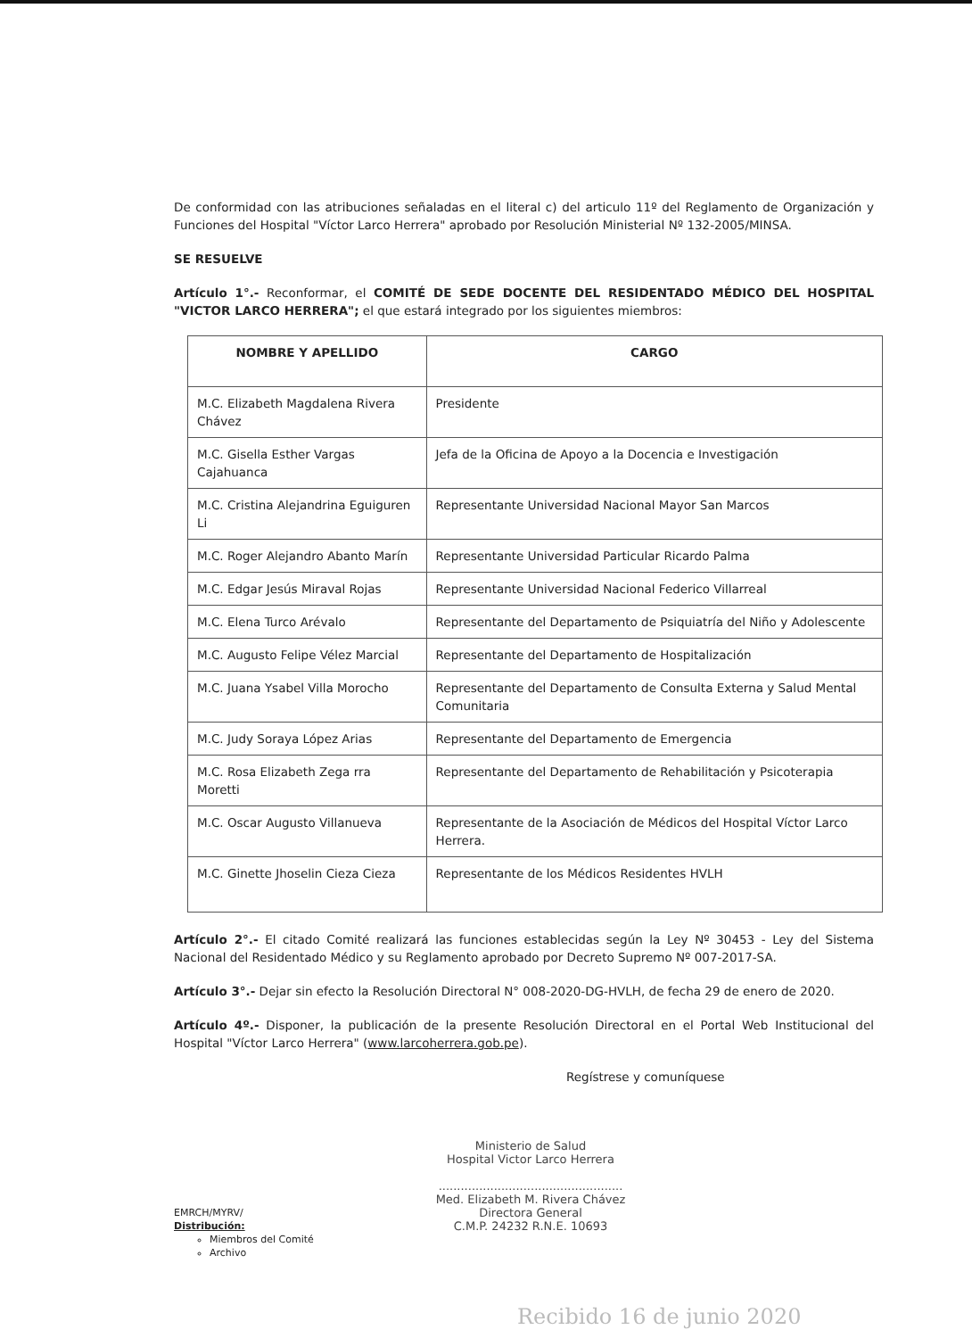De conformidad con las atribuciones señaladas en el literal c) del articulo 11º del Reglamento de Organización y Funciones del Hospital "Víctor Larco Herrera" aprobado por Resolución Ministerial Nº 132-2005/MINSA.
SE RESUELVE
Artículo 1°.- Reconformar, el COMITÉ DE SEDE DOCENTE DEL RESIDENTADO MÉDICO DEL HOSPITAL "VICTOR LARCO HERRERA"; el que estará integrado por los siguientes miembros:
| NOMBRE Y APELLIDO | CARGO |
| --- | --- |
| M.C. Elizabeth Magdalena Rivera Chávez | Presidente |
| M.C. Gisella Esther Vargas Cajahuanca | Jefa de la Oficina de Apoyo a la Docencia e Investigación |
| M.C. Cristina Alejandrina Eguiguren Li | Representante Universidad Nacional Mayor San Marcos |
| M.C. Roger Alejandro Abanto Marín | Representante Universidad Particular Ricardo Palma |
| M.C. Edgar Jesús Miraval Rojas | Representante Universidad Nacional Federico Villarreal |
| M.C. Elena Turco Arévalo | Representante del Departamento de Psiquiatría del Niño y Adolescente |
| M.C. Augusto Felipe Vélez Marcial | Representante del Departamento de Hospitalización |
| M.C. Juana Ysabel Villa Morocho | Representante del Departamento de Consulta Externa y Salud Mental Comunitaria |
| M.C. Judy Soraya López Arias | Representante del Departamento de Emergencia |
| M.C. Rosa Elizabeth Zega rra Moretti | Representante del Departamento de Rehabilitación y Psicoterapia |
| M.C. Oscar Augusto Villanueva | Representante de la Asociación de Médicos del Hospital Víctor Larco Herrera. |
| M.C. Ginette Jhoselin Cieza Cieza | Representante de los Médicos Residentes HVLH |
Artículo 2°.- El citado Comité realizará las funciones establecidas según la Ley Nº 30453 - Ley del Sistema Nacional del Residentado Médico y su Reglamento aprobado por Decreto Supremo Nº 007-2017-SA.
Artículo 3°.- Dejar sin efecto la Resolución Directoral N° 008-2020-DG-HVLH, de fecha 29 de enero de 2020.
Artículo 4º.- Disponer, la publicación de la presente Resolución Directoral en el Portal Web Institucional del Hospital "Víctor Larco Herrera" (www.larcoherrera.gob.pe).
Regístrese y comuníquese
Ministerio de Salud
Hospital Victor Larco Herrera
..................................................
Med. Elizabeth M. Rivera Chávez
Directora General
C.M.P. 24232 R.N.E. 10693
EMRCH/MYRV/
Distribución:
Miembros del Comité
Archivo
Recibido 16 de junio 2020